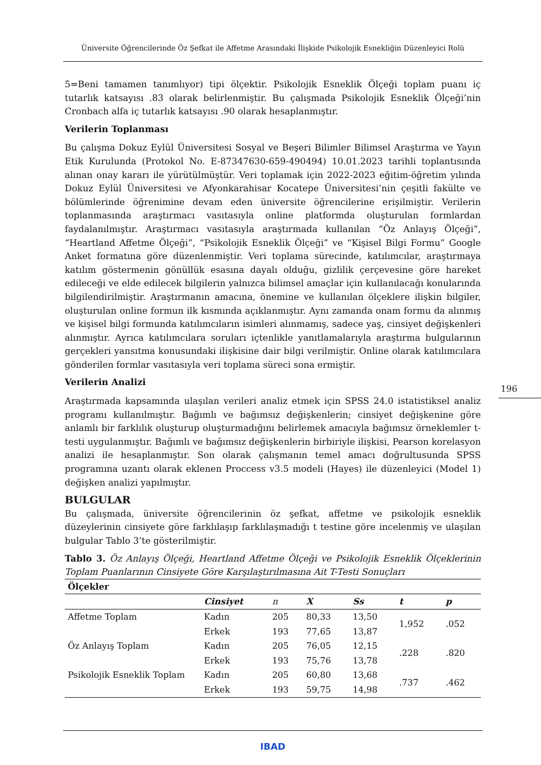Üniversite Öğrencilerinde Öz Şefkat ile Affetme Arasındaki İlişkide Psikolojik Esnekliğin Düzenleyici Rolü
5=Beni tamamen tanımlıyor) tipi ölçektir. Psikolojik Esneklik Ölçeği toplam puanı iç tutarlık katsayısı .83 olarak belirlenmiştir. Bu çalışmada Psikolojik Esneklik Ölçeği’nin Cronbach alfa iç tutarlık katsayısı .90 olarak hesaplanmıştır.
Verilerin Toplanması
Bu çalışma Dokuz Eylül Üniversitesi Sosyal ve Beşeri Bilimler Bilimsel Araştırma ve Yayın Etik Kurulunda (Protokol No. E-87347630-659-490494) 10.01.2023 tarihli toplantısında alınan onay kararı ile yürütülmüştür. Veri toplamak için 2022-2023 eğitim-öğretim yılında Dokuz Eylül Üniversitesi ve Afyonkarahisar Kocatepe Üniversitesi’nin çeşitli fakülte ve bölümlerinde öğrenimine devam eden üniversite öğrencilerine erişilmiştir. Verilerin toplanmasında araştırmacı vasıtasıyla online platformda oluşturulan formlardan faydalanılmıştır. Araştırmacı vasıtasıyla araştırmada kullanılan “Öz Anlayış Ölçeği”, “Heartland Affetme Ölçeği”, “Psikolojik Esneklik Ölçeği” ve “Kişisel Bilgi Formu” Google Anket formatına göre düzenlenmiştir. Veri toplama sürecinde, katılımcılar, araştırmaya katılım göstermenin gönüllük esasına dayalı olduğu, gizlilik çerçevesine göre hareket edileceği ve elde edilecek bilgilerin yalnızca bilimsel amaçlar için kullanılacağı konularında bilgilendirilmiştir. Araştırmanın amacına, önemine ve kullanılan ölçeklere ilişkin bilgiler, oluşturulan online formun ilk kısmında açıklanmıştır. Aynı zamanda onam formu da alınmış ve kişisel bilgi formunda katılımcıların isimleri alınmamış, sadece yaş, cinsiyet değişkenleri alınmıştır. Ayrıca katılımcılara soruları içtenlikle yanıtlamalarıyla araştırma bulgularının gerçekleri yansıtma konusundaki ilişkisine dair bilgi verilmiştir. Online olarak katılımcılara gönderilen formlar vasıtasıyla veri toplama süreci sona ermiştir.
Verilerin Analizi
Araştırmada kapsamında ulaşılan verileri analiz etmek için SPSS 24.0 istatistiksel analiz programı kullanılmıştır. Bağımlı ve bağımsız değişkenlerin; cinsiyet değişkenine göre anlamlı bir farklılık oluşturup oluşturmadığını belirlemek amacıyla bağımsız örneklemler t-testi uygulanmıştır. Bağımlı ve bağımsız değişkenlerin birbiriyle ilişkisi, Pearson korelasyon analizi ile hesaplanmıştır. Son olarak çalışmanın temel amacı doğrultusunda SPSS programına uzantı olarak eklenen Proccess v3.5 modeli (Hayes) ile düzenleyici (Model 1) değişken analizi yapılmıştır.
BULGULAR
Bu çalışmada, üniversite öğrencilerinin öz şefkat, affetme ve psikolojik esneklik düzeylerinin cinsiyete göre farklılaşıp farklılaşmadığı t testine göre incelenmiş ve ulaşılan bulgular Tablo 3‘te gösterilmiştir.
Tablo 3. Öz Anlayış Ölçeği, Heartland Affetme Ölçeği ve Psikolojik Esneklik Ölçeklerinin Toplam Puanlarının Cinsiyete Göre Karşılaştırılmasına Ait T-Testi Sonuçları
| Ölçekler | | | | | | |
| --- | --- | --- | --- | --- | --- | --- |
| | Cinsiyet | n | X | Ss | t | p |
| Affetme Toplam | Kadın | 205 | 80,33 | 13,50 | 1,952 | .052 |
| | Erkek | 193 | 77,65 | 13,87 | | |
| Öz Anlayış Toplam | Kadın | 205 | 76,05 | 12,15 | .228 | .820 |
| | Erkek | 193 | 75,76 | 13,78 | | |
| Psikolojik Esneklik Toplam | Kadın | 205 | 60,80 | 13,68 | .737 | .462 |
| | Erkek | 193 | 59,75 | 14,98 | | |
196
IBAD